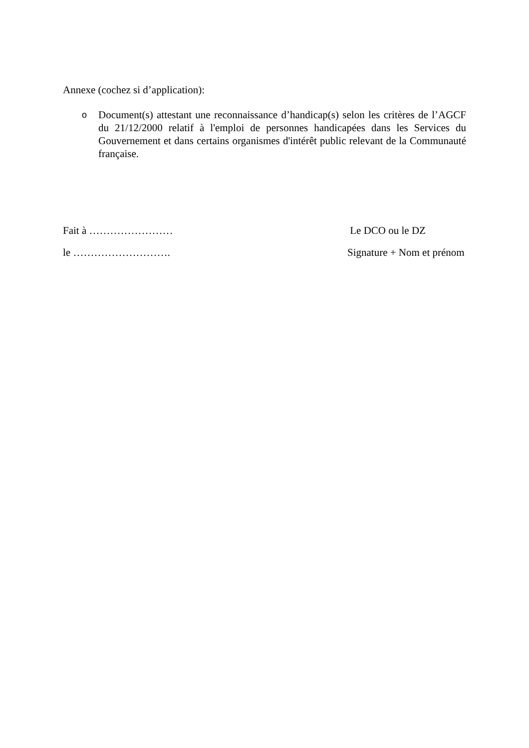Annexe (cochez si d’application):
o
Document(s) attestant une reconnaissance d’handicap(s) selon les critères de l’AGCF du 21/12/2000 relatif à l'emploi de personnes handicapées dans les Services du Gouvernement et dans certains organismes d'intérêt public relevant de la Communauté française.
Fait à …………………… Le DCO ou le DZ
le ………………………. Signature + Nom et prénom